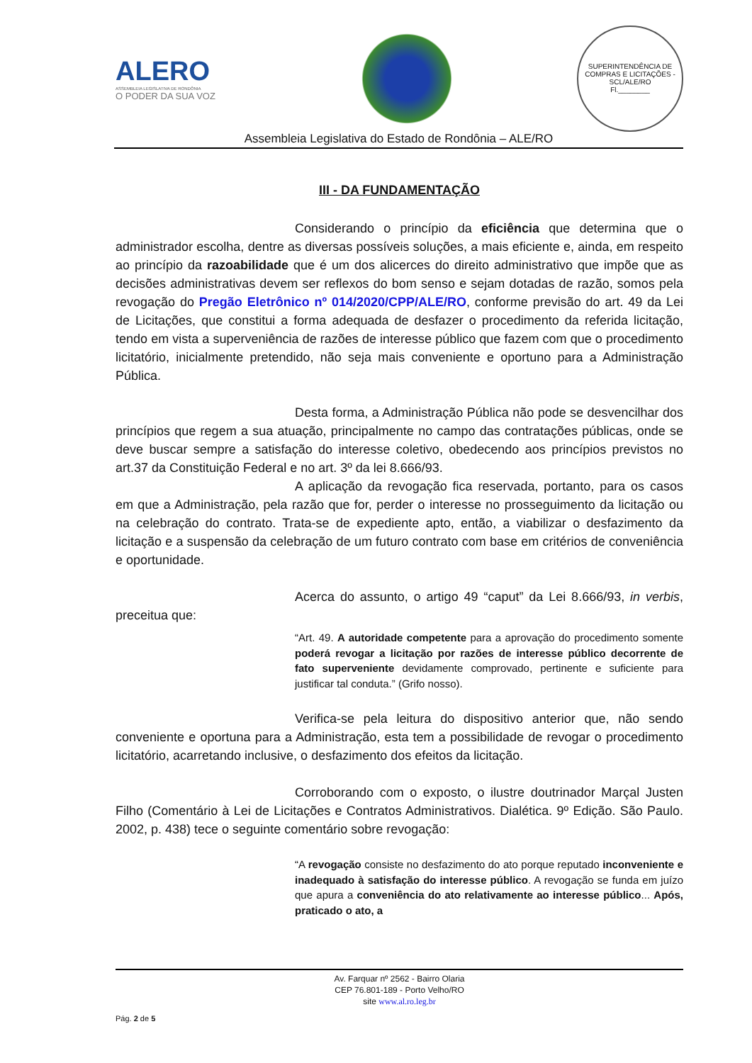ALERO
ASSEMBLEIA LEGISLATIVA DE RONDÔNIA
O PODER DA SUA VOZ
SUPERINTENDÊNCIA DE COMPRAS E LICITAÇÕES - SCL/ALE/RO
Fl.________
Assembleia Legislativa do Estado de Rondônia – ALE/RO
III - DA FUNDAMENTAÇÃO
Considerando o princípio da eficiência que determina que o administrador escolha, dentre as diversas possíveis soluções, a mais eficiente e, ainda, em respeito ao princípio da razoabilidade que é um dos alicerces do direito administrativo que impõe que as decisões administrativas devem ser reflexos do bom senso e sejam dotadas de razão, somos pela revogação do Pregão Eletrônico nº 014/2020/CPP/ALE/RO, conforme previsão do art. 49 da Lei de Licitações, que constitui a forma adequada de desfazer o procedimento da referida licitação, tendo em vista a superveniência de razões de interesse público que fazem com que o procedimento licitatório, inicialmente pretendido, não seja mais conveniente e oportuno para a Administração Pública.
Desta forma, a Administração Pública não pode se desvencilhar dos princípios que regem a sua atuação, principalmente no campo das contratações públicas, onde se deve buscar sempre a satisfação do interesse coletivo, obedecendo aos princípios previstos no art.37 da Constituição Federal e no art. 3º da lei 8.666/93.
A aplicação da revogação fica reservada, portanto, para os casos em que a Administração, pela razão que for, perder o interesse no prosseguimento da licitação ou na celebração do contrato. Trata-se de expediente apto, então, a viabilizar o desfazimento da licitação e a suspensão da celebração de um futuro contrato com base em critérios de conveniência e oportunidade.
Acerca do assunto, o artigo 49 “caput” da Lei 8.666/93, in verbis, preceitua que:
“Art. 49. A autoridade competente para a aprovação do procedimento somente poderá revogar a licitação por razões de interesse público decorrente de fato superveniente devidamente comprovado, pertinente e suficiente para justificar tal conduta.” (Grifo nosso).
Verifica-se pela leitura do dispositivo anterior que, não sendo conveniente e oportuna para a Administração, esta tem a possibilidade de revogar o procedimento licitatório, acarretando inclusive, o desfazimento dos efeitos da licitação.
Corroborando com o exposto, o ilustre doutrinador Marçal Justen Filho (Comentário à Lei de Licitações e Contratos Administrativos. Dialética. 9º Edição. São Paulo. 2002, p. 438) tece o seguinte comentário sobre revogação:
“A revogação consiste no desfazimento do ato porque reputado inconveniente e inadequado à satisfação do interesse público. A revogação se funda em juízo que apura a conveniência do ato relativamente ao interesse público... Após, praticado o ato, a
Av. Farquar nº 2562 - Bairro Olaria
CEP 76.801-189 - Porto Velho/RO
site www.al.ro.leg.br
Pág. 2 de 5